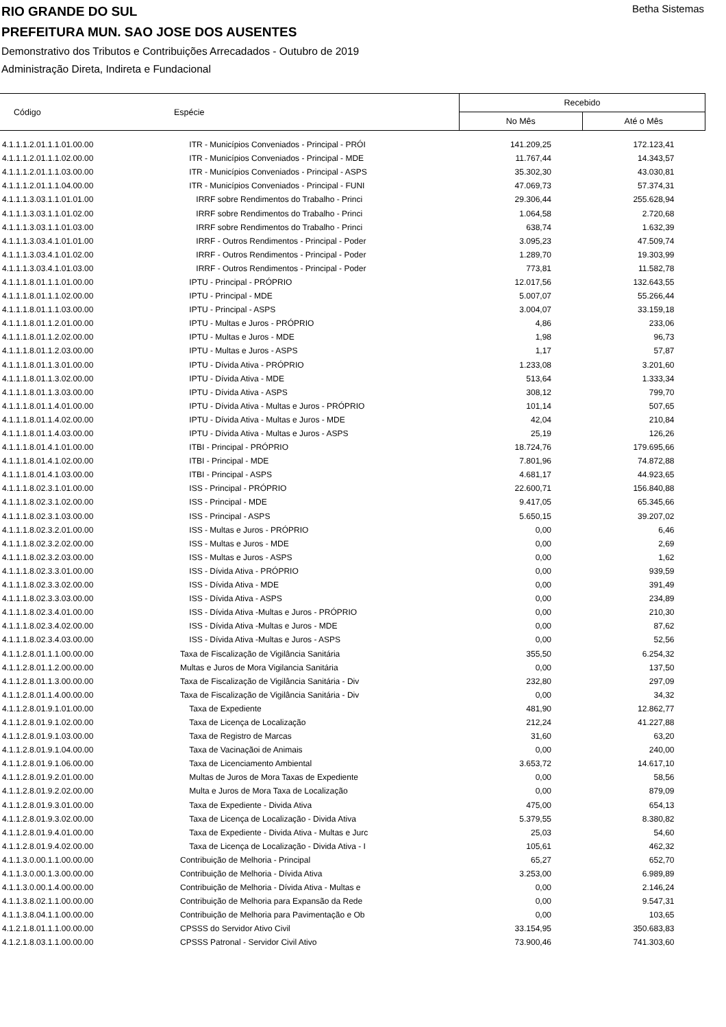RIO GRANDE DO SUL
PREFEITURA MUN. SAO JOSE DOS AUSENTES
Demonstrativo dos Tributos e Contribuições Arrecadados - Outubro de 2019
Administração Direta, Indireta e Fundacional
Betha Sistemas
| Código | Espécie | Recebido | |
| --- | --- | --- | --- |
| | | No Mês | Até o Mês |
| 4.1.1.1.2.01.1.1.01.00.00 | ITR - Municípios Conveniados - Principal - PRÓI | 141.209,25 | 172.123,41 |
| 4.1.1.1.2.01.1.1.02.00.00 | ITR - Municípios Conveniados - Principal - MDE | 11.767,44 | 14.343,57 |
| 4.1.1.1.2.01.1.1.03.00.00 | ITR - Municípios Conveniados - Principal - ASPS | 35.302,30 | 43.030,81 |
| 4.1.1.1.2.01.1.1.04.00.00 | ITR - Municípios Conveniados - Principal - FUNI | 47.069,73 | 57.374,31 |
| 4.1.1.1.3.03.1.1.01.01.00 | IRRF sobre Rendimentos do Trabalho - Princi | 29.306,44 | 255.628,94 |
| 4.1.1.1.3.03.1.1.01.02.00 | IRRF sobre Rendimentos do Trabalho - Princi | 1.064,58 | 2.720,68 |
| 4.1.1.1.3.03.1.1.01.03.00 | IRRF sobre Rendimentos do Trabalho - Princi | 638,74 | 1.632,39 |
| 4.1.1.1.3.03.4.1.01.01.00 | IRRF - Outros Rendimentos - Principal - Poder | 3.095,23 | 47.509,74 |
| 4.1.1.1.3.03.4.1.01.02.00 | IRRF - Outros Rendimentos - Principal - Poder | 1.289,70 | 19.303,99 |
| 4.1.1.1.3.03.4.1.01.03.00 | IRRF - Outros Rendimentos - Principal - Poder | 773,81 | 11.582,78 |
| 4.1.1.1.8.01.1.1.01.00.00 | IPTU - Principal - PRÓPRIO | 12.017,56 | 132.643,55 |
| 4.1.1.1.8.01.1.1.02.00.00 | IPTU - Principal - MDE | 5.007,07 | 55.266,44 |
| 4.1.1.1.8.01.1.1.03.00.00 | IPTU - Principal - ASPS | 3.004,07 | 33.159,18 |
| 4.1.1.1.8.01.1.2.01.00.00 | IPTU - Multas e Juros - PRÓPRIO | 4,86 | 233,06 |
| 4.1.1.1.8.01.1.2.02.00.00 | IPTU - Multas e Juros - MDE | 1,98 | 96,73 |
| 4.1.1.1.8.01.1.2.03.00.00 | IPTU - Multas e Juros - ASPS | 1,17 | 57,87 |
| 4.1.1.1.8.01.1.3.01.00.00 | IPTU - Dívida Ativa - PRÓPRIO | 1.233,08 | 3.201,60 |
| 4.1.1.1.8.01.1.3.02.00.00 | IPTU - Dívida Ativa - MDE | 513,64 | 1.333,34 |
| 4.1.1.1.8.01.1.3.03.00.00 | IPTU - Dívida Ativa - ASPS | 308,12 | 799,70 |
| 4.1.1.1.8.01.1.4.01.00.00 | IPTU - Dívida Ativa - Multas e Juros - PRÓPRIO | 101,14 | 507,65 |
| 4.1.1.1.8.01.1.4.02.00.00 | IPTU - Dívida Ativa - Multas e Juros - MDE | 42,04 | 210,84 |
| 4.1.1.1.8.01.1.4.03.00.00 | IPTU - Dívida Ativa - Multas e Juros - ASPS | 25,19 | 126,26 |
| 4.1.1.1.8.01.4.1.01.00.00 | ITBI - Principal - PRÓPRIO | 18.724,76 | 179.695,66 |
| 4.1.1.1.8.01.4.1.02.00.00 | ITBI - Principal - MDE | 7.801,96 | 74.872,88 |
| 4.1.1.1.8.01.4.1.03.00.00 | ITBI - Principal - ASPS | 4.681,17 | 44.923,65 |
| 4.1.1.1.8.02.3.1.01.00.00 | ISS - Principal - PRÓPRIO | 22.600,71 | 156.840,88 |
| 4.1.1.1.8.02.3.1.02.00.00 | ISS - Principal - MDE | 9.417,05 | 65.345,66 |
| 4.1.1.1.8.02.3.1.03.00.00 | ISS - Principal - ASPS | 5.650,15 | 39.207,02 |
| 4.1.1.1.8.02.3.2.01.00.00 | ISS - Multas e Juros - PRÓPRIO | 0,00 | 6,46 |
| 4.1.1.1.8.02.3.2.02.00.00 | ISS - Multas e Juros - MDE | 0,00 | 2,69 |
| 4.1.1.1.8.02.3.2.03.00.00 | ISS - Multas e Juros - ASPS | 0,00 | 1,62 |
| 4.1.1.1.8.02.3.3.01.00.00 | ISS - Dívida Ativa - PRÓPRIO | 0,00 | 939,59 |
| 4.1.1.1.8.02.3.3.02.00.00 | ISS - Dívida Ativa - MDE | 0,00 | 391,49 |
| 4.1.1.1.8.02.3.3.03.00.00 | ISS - Dívida Ativa - ASPS | 0,00 | 234,89 |
| 4.1.1.1.8.02.3.4.01.00.00 | ISS - Dívida Ativa -Multas e Juros - PRÓPRIO | 0,00 | 210,30 |
| 4.1.1.1.8.02.3.4.02.00.00 | ISS - Dívida Ativa -Multas e Juros - MDE | 0,00 | 87,62 |
| 4.1.1.1.8.02.3.4.03.00.00 | ISS - Dívida Ativa -Multas e Juros - ASPS | 0,00 | 52,56 |
| 4.1.1.2.8.01.1.1.00.00.00 | Taxa de Fiscalização de Vigilância Sanitária | 355,50 | 6.254,32 |
| 4.1.1.2.8.01.1.2.00.00.00 | Multas e Juros de Mora Vigilancia Sanitária | 0,00 | 137,50 |
| 4.1.1.2.8.01.1.3.00.00.00 | Taxa de Fiscalização de Vigilância Sanitária - Div | 232,80 | 297,09 |
| 4.1.1.2.8.01.1.4.00.00.00 | Taxa de Fiscalização de Vigilância Sanitária - Div | 0,00 | 34,32 |
| 4.1.1.2.8.01.9.1.01.00.00 | Taxa de Expediente | 481,90 | 12.862,77 |
| 4.1.1.2.8.01.9.1.02.00.00 | Taxa de Licença de Localização | 212,24 | 41.227,88 |
| 4.1.1.2.8.01.9.1.03.00.00 | Taxa de Registro de Marcas | 31,60 | 63,20 |
| 4.1.1.2.8.01.9.1.04.00.00 | Taxa de Vacinaçãoi de Animais | 0,00 | 240,00 |
| 4.1.1.2.8.01.9.1.06.00.00 | Taxa de Licenciamento Ambiental | 3.653,72 | 14.617,10 |
| 4.1.1.2.8.01.9.2.01.00.00 | Multas de Juros de Mora Taxas de Expediente | 0,00 | 58,56 |
| 4.1.1.2.8.01.9.2.02.00.00 | Multa e Juros de Mora Taxa de Localização | 0,00 | 879,09 |
| 4.1.1.2.8.01.9.3.01.00.00 | Taxa de Expediente - Divida Ativa | 475,00 | 654,13 |
| 4.1.1.2.8.01.9.3.02.00.00 | Taxa de Licença de Localização - Divida Ativa | 5.379,55 | 8.380,82 |
| 4.1.1.2.8.01.9.4.01.00.00 | Taxa de Expediente - Divida Ativa - Multas e Jurc | 25,03 | 54,60 |
| 4.1.1.2.8.01.9.4.02.00.00 | Taxa de Licença de Localização - Divida Ativa - I | 105,61 | 462,32 |
| 4.1.1.3.0.00.1.1.00.00.00 | Contribuição de Melhoria - Principal | 65,27 | 652,70 |
| 4.1.1.3.0.00.1.3.00.00.00 | Contribuição de Melhoria - Dívida Ativa | 3.253,00 | 6.989,89 |
| 4.1.1.3.0.00.1.4.00.00.00 | Contribuição de Melhoria - Dívida Ativa - Multas e | 0,00 | 2.146,24 |
| 4.1.1.3.8.02.1.1.00.00.00 | Contribuição de Melhoria para Expansão da Rede | 0,00 | 9.547,31 |
| 4.1.1.3.8.04.1.1.00.00.00 | Contribuição de Melhoria para Pavimentação e Ob | 0,00 | 103,65 |
| 4.1.2.1.8.01.1.1.00.00.00 | CPSSS do Servidor Ativo Civil | 33.154,95 | 350.683,83 |
| 4.1.2.1.8.03.1.1.00.00.00 | CPSSS Patronal - Servidor Civil Ativo | 73.900,46 | 741.303,60 |